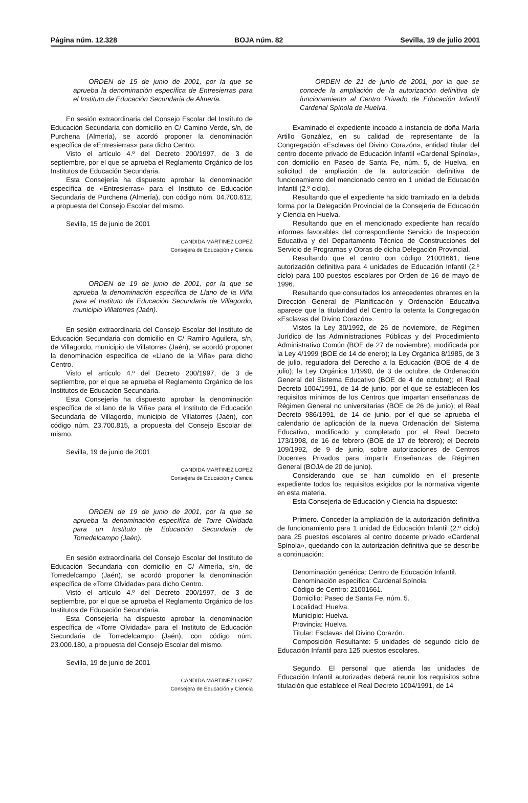Página núm. 12.328 BOJA núm. 82 Sevilla, 19 de julio 2001
ORDEN de 15 de junio de 2001, por la que se aprueba la denominación específica de Entresierras para el Instituto de Educación Secundaria de Almería.
En sesión extraordinaria del Consejo Escolar del Instituto de Educación Secundaria con domicilio en C/ Camino Verde, s/n, de Purchena (Almería), se acordó proponer la denominación específica de «Entresierras» para dicho Centro.
Visto el artículo 4.º del Decreto 200/1997, de 3 de septiembre, por el que se aprueba el Reglamento Orgánico de los Institutos de Educación Secundaria.
Esta Consejería ha dispuesto aprobar la denominación específica de «Entresierras» para el Instituto de Educación Secundaria de Purchena (Almería), con código núm. 04.700.612, a propuesta del Consejo Escolar del mismo.
Sevilla, 15 de junio de 2001
CANDIDA MARTINEZ LOPEZ
Consejera de Educación y Ciencia
ORDEN de 19 de junio de 2001, por la que se aprueba la denominación específica de Llano de la Viña para el Instituto de Educación Secundaria de Villagordo, municipio Villatorres (Jaén).
En sesión extraordinaria del Consejo Escolar del Instituto de Educación Secundaria con domicilio en C/ Ramiro Aguilera, s/n, de Villagordo, municipio de Villatorres (Jaén), se acordó proponer la denominación específica de «Llano de la Viña» para dicho Centro.
Visto el artículo 4.º del Decreto 200/1997, de 3 de septiembre, por el que se aprueba el Reglamento Orgánico de los Institutos de Educación Secundaria.
Esta Consejería ha dispuesto aprobar la denominación específica de «Llano de la Viña» para el Instituto de Educación Secundaria de Villagordo, municipio de Villatorres (Jaén), con código núm. 23.700.815, a propuesta del Consejo Escolar del mismo.
Sevilla, 19 de junio de 2001
CANDIDA MARTINEZ LOPEZ
Consejera de Educación y Ciencia
ORDEN de 19 de junio de 2001, por la que se aprueba la denominación específica de Torre Olvidada para un Instituto de Educación Secundaria de Torredelcampo (Jaén).
En sesión extraordinaria del Consejo Escolar del Instituto de Educación Secundaria con domicilio en C/ Almería, s/n, de Torredelcampo (Jaén), se acordó proponer la denominación específica de «Torre Olvidada» para dicho Centro.
Visto el artículo 4.º del Decreto 200/1997, de 3 de septiembre, por el que se aprueba el Reglamento Orgánico de los Institutos de Educación Secundaria.
Esta Consejería ha dispuesto aprobar la denominación específica de «Torre Olvidada» para el Instituto de Educación Secundaria de Torredelcampo (Jaén), con código núm. 23.000.180, a propuesta del Consejo Escolar del mismo.
Sevilla, 19 de junio de 2001
CANDIDA MARTINEZ LOPEZ
Consejera de Educación y Ciencia
ORDEN de 21 de junio de 2001, por la que se concede la ampliación de la autorización definitiva de funcionamiento al Centro Privado de Educación Infantil Cardenal Spínola de Huelva.
Examinado el expediente incoado a instancia de doña María Artillo González, en su calidad de representante de la Congregación «Esclavas del Divino Corazón», entidad titular del centro docente privado de Educación Infantil «Cardenal Spínola», con domicilio en Paseo de Santa Fe, núm. 5, de Huelva, en solicitud de ampliación de la autorización definitiva de funcionamiento del mencionado centro en 1 unidad de Educación Infantil (2.º ciclo).
Resultando que el expediente ha sido tramitado en la debida forma por la Delegación Provincial de la Consejería de Educación y Ciencia en Huelva.
Resultando que en el mencionado expediente han recaído informes favorables del correspondiente Servicio de Inspección Educativa y del Departamento Técnico de Construcciones del Servicio de Programas y Obras de dicha Delegación Provincial.
Resultando que el centro con código 21001661, tiene autorización definitiva para 4 unidades de Educación Infantil (2.º ciclo) para 100 puestos escolares por Orden de 16 de mayo de 1996.
Resultando que consultados los antecedentes obrantes en la Dirección General de Planificación y Ordenación Educativa aparece que la titularidad del Centro la ostenta la Congregación «Esclavas del Divino Corazón».
Vistos la Ley 30/1992, de 26 de noviembre, de Régimen Jurídico de las Administraciones Públicas y del Procedimiento Administrativo Común (BOE de 27 de noviembre), modificada por la Ley 4/1999 (BOE de 14 de enero); la Ley Orgánica 8/1985, de 3 de julio, reguladora del Derecho a la Educación (BOE de 4 de julio); la Ley Orgánica 1/1990, de 3 de octubre, de Ordenación General del Sistema Educativo (BOE de 4 de octubre); el Real Decreto 1004/1991, de 14 de junio, por el que se establecen los requisitos mínimos de los Centros que impartan enseñanzas de Régimen General no universitarias (BOE de 26 de junio); el Real Decreto 986/1991, de 14 de junio, por el que se aprueba el calendario de aplicación de la nueva Ordenación del Sistema Educativo, modificado y completado por el Real Decreto 173/1998, de 16 de febrero (BOE de 17 de febrero); el Decreto 109/1992, de 9 de junio, sobre autorizaciones de Centros Docentes Privados para impartir Enseñanzas de Régimen General (BOJA de 20 de junio).
Considerando que se han cumplido en el presente expediente todos los requisitos exigidos por la normativa vigente en esta materia.
Esta Consejería de Educación y Ciencia ha dispuesto:
Primero. Conceder la ampliación de la autorización definitiva de funcionamiento para 1 unidad de Educación Infantil (2.º ciclo) para 25 puestos escolares al centro docente privado «Cardenal Spínola», quedando con la autorización definitiva que se describe a continuación:
Denominación genérica: Centro de Educación Infantil.
Denominación específica: Cardenal Spínola.
Código de Centro: 21001661.
Domicilio: Paseo de Santa Fe, núm. 5.
Localidad: Huelva.
Municipio: Huelva.
Provincia: Huelva.
Titular: Esclavas del Divino Corazón.
Composición Resultante: 5 unidades de segundo ciclo de Educación Infantil para 125 puestos escolares.
Segundo. El personal que atienda las unidades de Educación Infantil autorizadas deberá reunir los requisitos sobre titulación que establece el Real Decreto 1004/1991, de 14